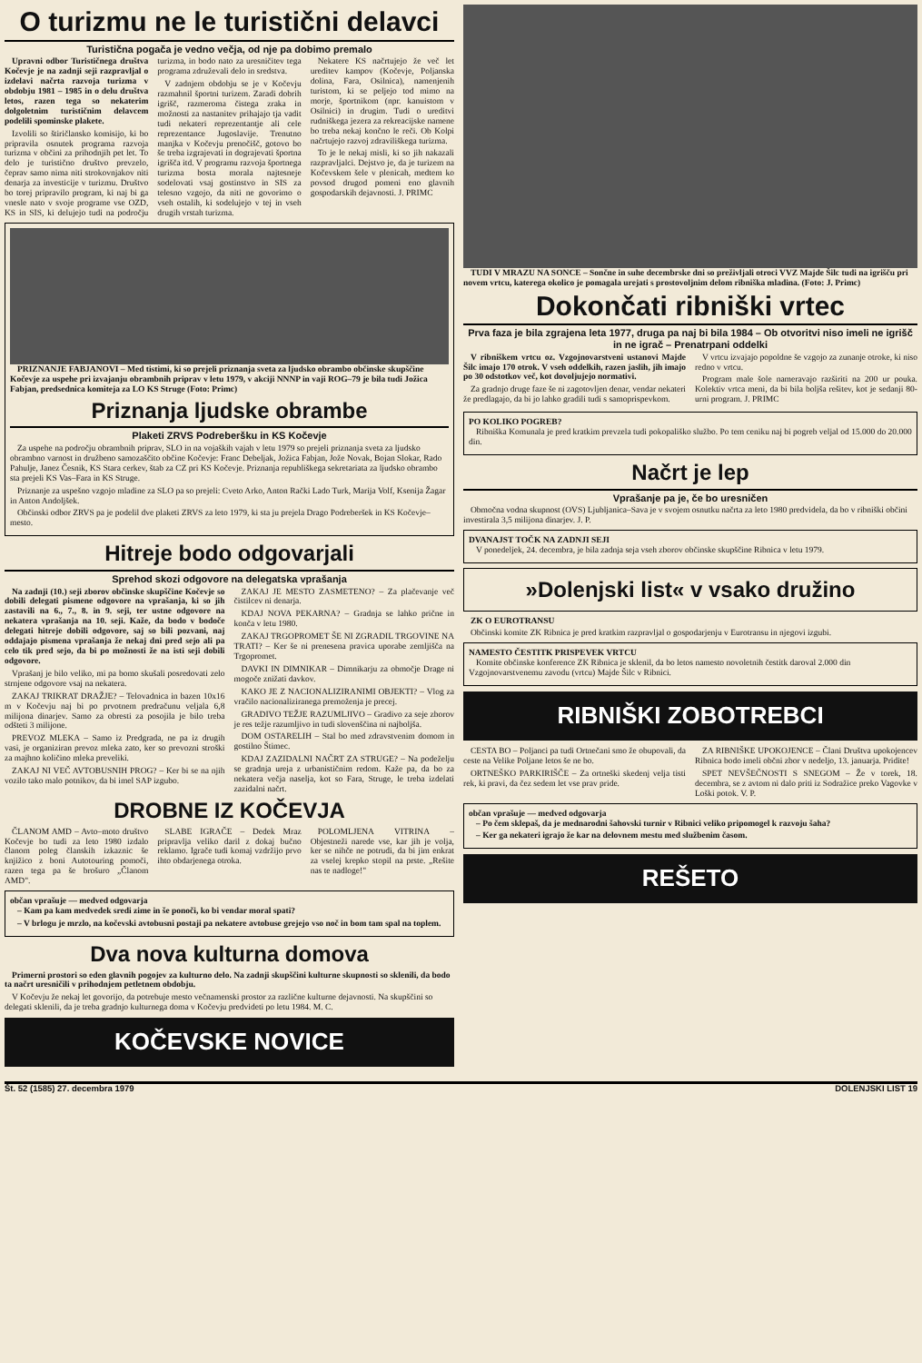O turizmu ne le turistični delavci
Turistična pogača je vedno večja, od nje pa dobimo premalo
Upravni odbor Turističnega društva Kočevje je na zadnji seji razpravljal o izdelavi načrta razvoja turizma v obdobju 1981 – 1985 in o delu društva letos, razen tega so nekaterim dolgoletnim turističnim delavcem podelili spominske plakete.
Izvolili so štiričlansko komisijo, ki bo pripravila osnutek programa razvoja turizma v občini za prihodnjih pet let. To delo je turistično društvo prevzelo, čeprav samo nima niti strokovnjakov niti denarja za investicije v turizmu. Društvo bo torej pripravilo program, ki naj bi ga vnesle nato v svoje programe vse OZD, KS in SIS, ki delujejo tudi na področju turizma, in bodo nato za uresničitev tega programa združevali delo in sredstva.
V zadnjem obdobju se je v Kočevju razmahnil športni turizem. Zaradi dobrih igrišč, razmeroma čistega zraka in možnosti za nastanitev prihajajo tja vadit tudi nekateri reprezentantje ali cele reprezentance Jugoslavije. Trenutno manjka v Kočevju prenočišč, gotovo bo še treba izgrajevati in dograjevati športna igrišča itd. V programu razvoja športnega turizma bosta morala najtesneje sodelovati vsaj gostinstvo in SIS za telesno vzgojo, da niti ne govorimo o vseh ostalih, ki sodelujejo v tej in vseh drugih vrstah turizma.
Nekatere KS načrtujejo že več let ureditev kampov (Kočevje, Poljanska dolina, Fara, Osilnica), namenjenih turistom, ki se peljejo tod mimo na morje, športnikom (npr. kanuistom v Osilnici) in drugim. Tudi o ureditvi rudniškega jezera za rekreacijske namene bo treba nekaj končno le reči. Ob Kolpi načrtujejo razvoj zdraviliškega turizma.
To je le nekaj misli, ki so jih nakazali razpravljalci. Dejstvo je, da je turizem na Kočevskem šele v plenicah, medtem ko povsod drugod pomeni eno glavnih gospodarskih dejavnosti. J. PRIMC
PRIZNANJE FABJANOVI – Med tistimi, ki so prejeli priznanja sveta za ljudsko obrambo občinske skupščine Kočevje za uspehe pri izvajanju obrambnih priprav v letu 1979, v akciji NNNP in vaji ROG–79 je bila tudi Jožica Fabjan, predsednica komiteja za LO KS Struge (Foto: Primc)
Priznanja ljudske obrambe
Plaketi ZRVS Podreberšku in KS Kočevje
Za uspehe na področju obrambnih priprav, SLO in na vojaških vajah v letu 1979 so prejeli priznanja sveta za ljudsko obrambno varnost in družbeno samozaščito občine Kočevje: Franc Debeljak, Jožica Fabjan, Jože Novak, Bojan Slokar, Rado Pahulje, Janez Česnik, KS Stara cerkev, štab za CZ pri KS Kočevje. Priznanja republiškega sekretariata za ljudsko obrambo sta prejeli KS Vas–Fara in KS Struge.
Priznanje za uspešno vzgojo mladine za SLO pa so prejeli: Cveto Arko, Anton Rački Lado Turk, Marija Volf, Ksenija Žagar in Anton Andoljšek.
Občinski odbor ZRVS pa je podelil dve plaketi ZRVS za leto 1979, ki sta ju prejela Drago Podreberšek in KS Kočevje–mesto.
Hitreje bodo odgovarjali
Sprehod skozi odgovore na delegatska vprašanja
Na zadnji (10.) seji zborov občinske skupščine Kočevje so dobili delegati pismene odgovore na vprašanja, ki so jih zastavili na 6., 7., 8. in 9. seji, ter ustne odgovore na nekatera vprašanja na 10. seji. Kaže, da bodo v bodoče delegati hitreje dobili odgovore, saj so bili pozvani, naj oddajajo pismena vprašanja že nekaj dni pred sejo ali pa celo tik pred sejo, da bi po možnosti že na isti seji dobili odgovore.
Vprašanj je bilo veliko, mi pa bomo skušali posredovati zelo strnjene odgovore vsaj na nekatera.
ZAKAJ TRIKRAT DRAŽJE? – Telovadnica in bazen 10x16 m v Kočevju naj bi po prvotnem predračunu veljala 6,8 milijona dinarjev. Samo za obresti za posojila je bilo treba odšteti 3 milijone.
PREVOZ MLEKA – Samo iz Predgrada, ne pa iz drugih vasi, je organiziran prevoz mleka zato, ker so prevozni stroški za majhno količino mleka preveliki.
ZAKAJ NI VEČ AVTOBUSNIH PROG? – Ker bi se na njih vozilo tako malo potnikov, da bi imel SAP izgubo.
ZAKAJ JE MESTO ZASMETENO? – Za plačevanje več čistilcev ni denarja.
KDAJ NOVA PEKARNA? – Gradnja se lahko prične in konča v letu 1980.
ZAKAJ TRGOPROMET ŠE NI ZGRADIL TRGOVINE NA TRATI? – Ker še ni prenesena pravica uporabe zemljišča na Trgopromet.
DAVKI IN DIMNIKAR – Dimnikarju za območje Drage ni mogoče znižati davkov.
KAKO JE Z NACIONALIZIRANIMI OBJEKTI? – Vlog za vračilo nacionaliziranega premoženja je precej.
GRADIVO TEŽJE RAZUMLJIVO – Gradivo za seje zborov je res težje razumljivo in tudi slovenščina ni najboljša.
DOM OSTARELIH – Stal bo med zdravstvenim domom in gostilno Štimec.
KDAJ ZAZIDALNI NAČRT ZA STRUGE? – Na podeželju se gradnja ureja z urbanističnim redom. Kaže pa, da bo za nekatera večja naselja, kot so Fara, Struge, le treba izdelati zazidalni načrt.
DROBNE IZ KOČEVJA
ČLANOM AMD – Avto–moto društvo Kočevje bo tudi za leto 1980 izdalo članom poleg članskih izkaznic še knjižico z boni Autotouring pomoči, razen tega pa še brošuro „Članom AMD".
SLABE IGRAČE – Dedek Mraz pripravlja veliko daril z dokaj bučno reklamo. Igrače tudi komaj vzdržijo prvo ihto obdarjenega otroka.
POLOMLJENA VITRINA – Objestneži narede vse, kar jih je volja, ker se nihče ne potrudi, da bi jim enkrat za vselej krepko stopil na prste. „Rešite nas te nadloge!"
občan vprašuje — medved odgovarja
– Kam pa kam medvedek sredi zime in še ponoči, ko bi vendar moral spati?
– V brlogu je mrzlo, na kočevski avtobusni postaji pa nekatere avtobuse grejejo vso noč in bom tam spal na toplem.
Dva nova kulturna domova
Primerni prostori so eden glavnih pogojev za kulturno delo. Na zadnji skupščini kulturne skupnosti so sklenili, da bodo ta načrt uresničili v prihodnjem petletnem obdobju.
V Kočevju že nekaj let govorijo, da potrebuje mesto večnamenski prostor za različne kulturne dejavnosti. Na skupščini so delegati sklenili, da je treba gradnjo kulturnega doma v Kočevju predvideti po letu 1984. M. C.
KOČEVSKE NOVICE
TUDI V MRAZU NA SONCE – Sončne in suhe decembrske dni so preživljali otroci VVZ Majde Šilc tudi na igrišču pri novem vrtcu, katerega okolico je pomagala urejati s prostovoljnim delom ribniška mladina. (Foto: J. Primc)
Dokončati ribniški vrtec
Prva faza je bila zgrajena leta 1977, druga pa naj bi bila 1984 – Ob otvoritvi niso imeli ne igrišč in ne igrač – Prenatrpani oddelki
V ribniškem vrtcu oz. Vzgojnovarstveni ustanovi Majde Šilc imajo 170 otrok. V vseh oddelkih, razen jaslih, jih imajo po 30 odstotkov več, kot dovoljujejo normativi.
Za gradnjo druge faze še ni zagotovljen denar, vendar nekateri že predlagajo, da bi jo lahko gradili tudi s samoprispevkom.
V vrtcu izvajajo popoldne še vzgojo za zunanje otroke, ki niso redno v vrtcu.
Program male šole nameravajo razširiti na 200 ur pouka. Kolektiv vrtca meni, da bi bila boljša rešitev, kot je sedanji 80-urni program. J. PRIMC
PO KOLIKO POGREB?
Ribniška Komunala je pred kratkim prevzela tudi pokopališko službo. Po tem ceniku naj bi pogreb veljal od 15.000 do 20.000 din.
Načrt je lep
Vprašanje pa je, če bo uresničen
Območna vodna skupnost (OVS) Ljubljanica–Sava je v svojem osnutku načrta za leto 1980 predvidela, da bo v ribniški občini investirala 3,5 milijona dinarjev. J. P.
DVANAJST TOČK NA ZADNJI SEJI
V ponedeljek, 24. decembra, je bila zadnja seja vseh zborov občinske skupščine Ribnica v letu 1979.
»Dolenjski list« v vsako družino
ZK O EUROTRANSU
Občinski komite ZK Ribnica je pred kratkim razpravljal o gospodarjenju v Eurotransu in njegovi izgubi.
NAMESTO ČESTITK PRISPEVEK VRTCU
Komite občinske konference ZK Ribnica je sklenil, da bo letos namesto novoletnih čestitk daroval 2.000 din Vzgojnovarstvenemu zavodu (vrtcu) Majde Šilc v Ribnici.
RIBNIŠKI ZOBOTREBCI
CESTA BO – Poljanci pa tudi Ortnečani smo že obupovali, da ceste na Velike Poljane letos še ne bo.
ORTNEŠKO PARKIRIŠČE – Za ortneški skedenj velja tisti rek, ki pravi, da čez sedem let vse prav pride.
ZA RIBNIŠKE UPOKOJENCE – Člani Društva upokojencev Ribnica bodo imeli občni zbor v nedeljo, 13. januarja. Pridite!
SPET NEVŠEČNOSTI S SNEGOM – Že v torek, 18. decembra, se z avtom ni dalo priti iz Sodražice preko Vagovke v Loški potok. V. P.
občan vprašuje — medved odgovarja
– Po čem sklepaš, da je mednarodni šahovski turnir v Ribnici veliko pripomogel k razvoju šaha?
– Ker ga nekateri igrajo že kar na delovnem mestu med službenim časom.
REŠETO
Št. 52 (1585) 27. decembra 1979 DOLENJSKI LIST 19